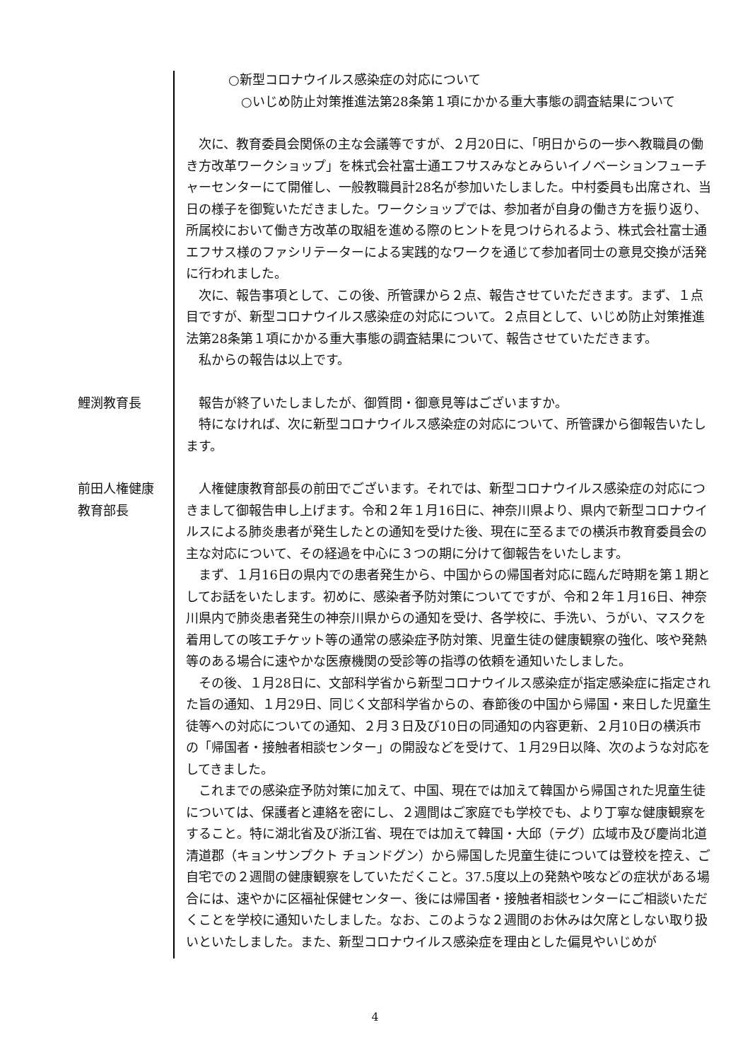○新型コロナウイルス感染症の対応について
○いじめ防止対策推進法第28条第１項にかかる重大事態の調査結果について
次に、教育委員会関係の主な会議等ですが、２月20日に、「明日からの一歩へ教職員の働き方改革ワークショップ」を株式会社富士通エフサスみなとみらいイノベーションフューチャーセンターにて開催し、一般教職員計28名が参加いたしました。中村委員も出席され、当日の様子を御覧いただきました。ワークショップでは、参加者が自身の働き方を振り返り、所属校において働き方改革の取組を進める際のヒントを見つけられるよう、株式会社富士通エフサス様のファシリテーターによる実践的なワークを通じて参加者同士の意見交換が活発に行われました。
次に、報告事項として、この後、所管課から２点、報告させていただきます。まず、１点目ですが、新型コロナウイルス感染症の対応について。２点目として、いじめ防止対策推進法第28条第１項にかかる重大事態の調査結果について、報告させていただきます。
私からの報告は以上です。
鯉渕教育長 報告が終了いたしましたが、御質問・御意見等はございますか。
特になければ、次に新型コロナウイルス感染症の対応について、所管課から御報告いたします。
前田人権健康
教育部長
人権健康教育部長の前田でございます。それでは、新型コロナウイルス感染症の対応につきまして御報告申し上げます。令和２年１月16日に、神奈川県より、県内で新型コロナウイルスによる肺炎患者が発生したとの通知を受けた後、現在に至るまでの横浜市教育委員会の主な対応について、その経過を中心に３つの期に分けて御報告をいたします。
まず、１月16日の県内での患者発生から、中国からの帰国者対応に臨んだ時期を第１期としてお話をいたします。初めに、感染者予防対策についてですが、令和２年１月16日、神奈川県内で肺炎患者発生の神奈川県からの通知を受け、各学校に、手洗い、うがい、マスクを着用しての咳エチケット等の通常の感染症予防対策、児童生徒の健康観察の強化、咳や発熱等のある場合に速やかな医療機関の受診等の指導の依頼を通知いたしました。
その後、１月28日に、文部科学省から新型コロナウイルス感染症が指定感染症に指定された旨の通知、１月29日、同じく文部科学省からの、春節後の中国から帰国・来日した児童生徒等への対応についての通知、２月３日及び10日の同通知の内容更新、２月10日の横浜市の「帰国者・接触者相談センター」の開設などを受けて、１月29日以降、次のような対応をしてきました。
これまでの感染症予防対策に加えて、中国、現在では加えて韓国から帰国された児童生徒については、保護者と連絡を密にし、２週間はご家庭でも学校でも、より丁寧な健康観察をすること。特に湖北省及び浙江省、現在では加えて韓国・大邱（テグ）広域市及び慶尚北道清道郡（キョンサンプクト チョンドグン）から帰国した児童生徒については登校を控え、ご自宅での２週間の健康観察をしていただくこと。37.5度以上の発熱や咳などの症状がある場合には、速やかに区福祉保健センター、後には帰国者・接触者相談センターにご相談いただくことを学校に通知いたしました。なお、このような２週間のお休みは欠席としない取り扱いといたしました。また、新型コロナウイルス感染症を理由とした偏見やいじめが
4